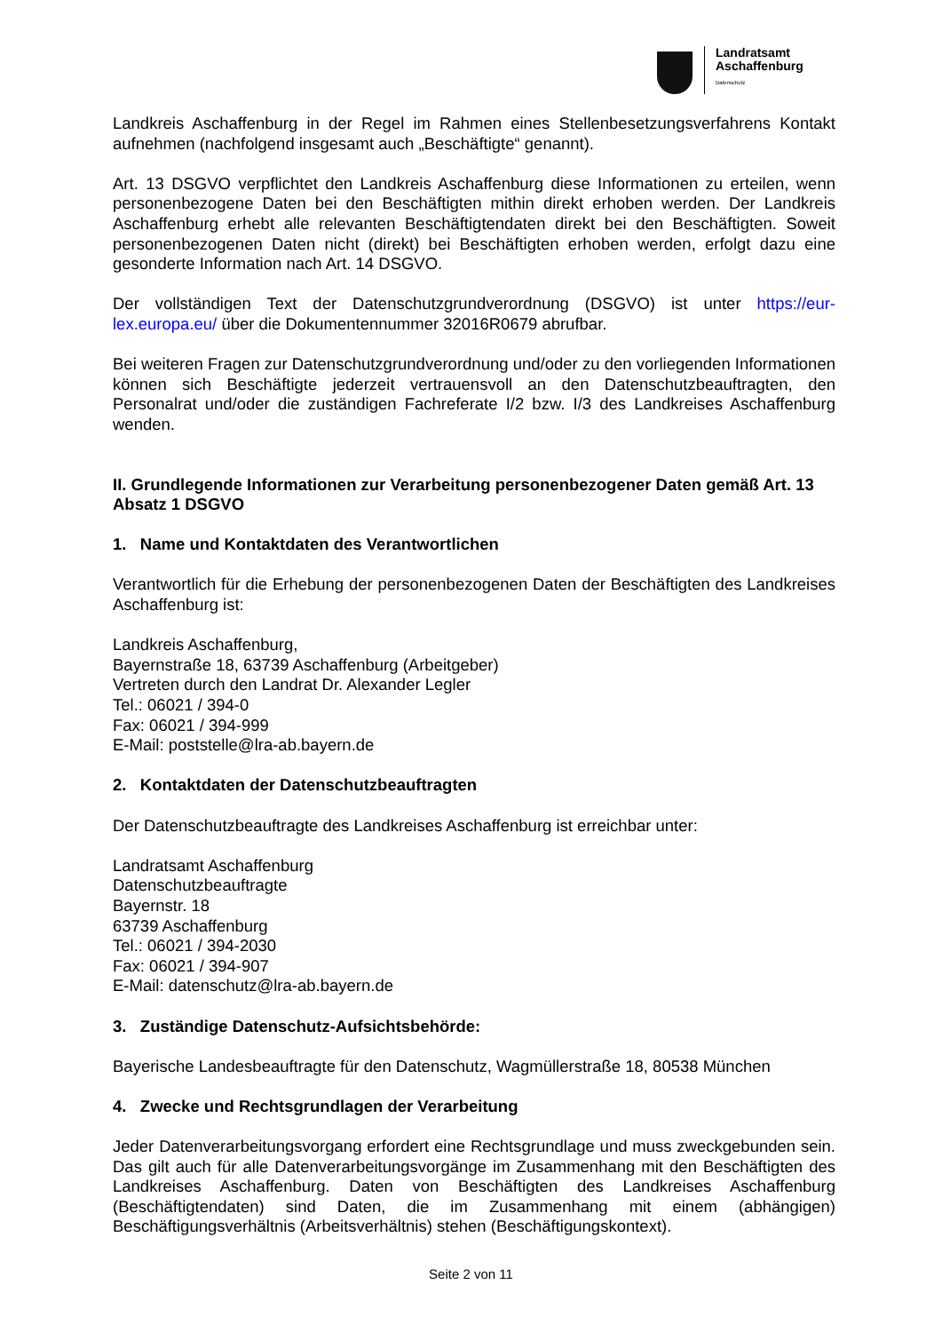Landratsamt
Aschaffenburg
Datenschutz
Landkreis Aschaffenburg in der Regel im Rahmen eines Stellenbesetzungsverfahrens Kontakt aufnehmen (nachfolgend insgesamt auch „Beschäftigte“ genannt).
Art. 13 DSGVO verpflichtet den Landkreis Aschaffenburg diese Informationen zu erteilen, wenn personenbezogene Daten bei den Beschäftigten mithin direkt erhoben werden. Der Landkreis Aschaffenburg erhebt alle relevanten Beschäftigtendaten direkt bei den Beschäftigten. Soweit personenbezogenen Daten nicht (direkt) bei Beschäftigten erhoben werden, erfolgt dazu eine gesonderte Information nach Art. 14 DSGVO.
Der vollständigen Text der Datenschutzgrundverordnung (DSGVO) ist unter https://eur-lex.europa.eu/ über die Dokumentennummer 32016R0679 abrufbar.
Bei weiteren Fragen zur Datenschutzgrundverordnung und/oder zu den vorliegenden Informationen können sich Beschäftigte jederzeit vertrauensvoll an den Datenschutzbeauftragten, den Personalrat und/oder die zuständigen Fachreferate I/2 bzw. I/3 des Landkreises Aschaffenburg wenden.
II. Grundlegende Informationen zur Verarbeitung personenbezogener Daten gemäß Art. 13 Absatz 1 DSGVO
1. Name und Kontaktdaten des Verantwortlichen
Verantwortlich für die Erhebung der personenbezogenen Daten der Beschäftigten des Landkreises Aschaffenburg ist:
Landkreis Aschaffenburg,
Bayernstraße 18, 63739 Aschaffenburg (Arbeitgeber)
Vertreten durch den Landrat Dr. Alexander Legler
Tel.: 06021 / 394-0
Fax: 06021 / 394-999
E-Mail: poststelle@lra-ab.bayern.de
2. Kontaktdaten der Datenschutzbeauftragten
Der Datenschutzbeauftragte des Landkreises Aschaffenburg ist erreichbar unter:
Landratsamt Aschaffenburg
Datenschutzbeauftragte
Bayernstr. 18
63739 Aschaffenburg
Tel.: 06021 / 394-2030
Fax: 06021 / 394-907
E-Mail: datenschutz@lra-ab.bayern.de
3. Zuständige Datenschutz-Aufsichtsbehörde:
Bayerische Landesbeauftragte für den Datenschutz, Wagmüllerstraße 18, 80538 München
4. Zwecke und Rechtsgrundlagen der Verarbeitung
Jeder Datenverarbeitungsvorgang erfordert eine Rechtsgrundlage und muss zweckgebunden sein. Das gilt auch für alle Datenverarbeitungsvorgänge im Zusammenhang mit den Beschäftigten des Landkreises Aschaffenburg. Daten von Beschäftigten des Landkreises Aschaffenburg (Beschäftigtendaten) sind Daten, die im Zusammenhang mit einem (abhängigen) Beschäftigungsverhältnis (Arbeitsverhältnis) stehen (Beschäftigungskontext).
Seite 2 von 11